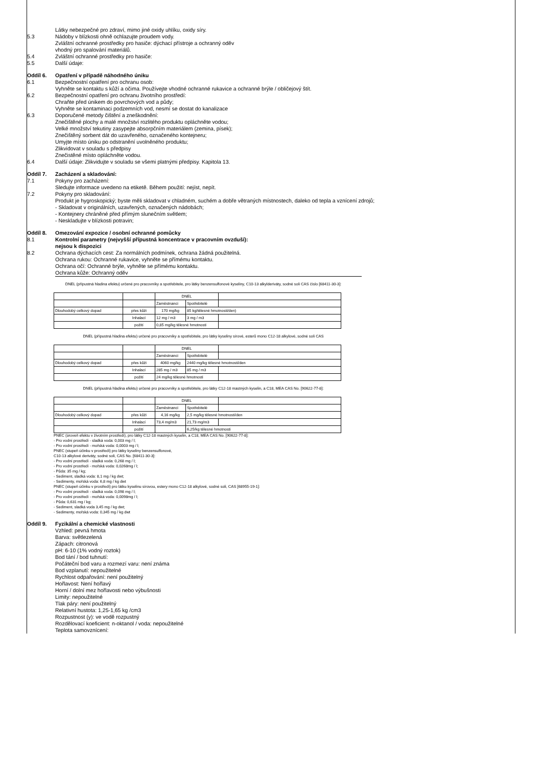Látky nebezpečné pro zdraví, mimo jiné oxidy uhlíku, oxidy síry.
5.3 Nádoby v blízkosti ohně ochlazujte proudem vody.
Zvláštní ochranné prostředky pro hasiče: dýchací přístroje a ochranný oděv
vhodný pro spalování materiálů.
5.4 Zvláštní ochranné prostředky pro hasiče:
5.5 Další údaje:
Oddíl 6. Opatření v případě náhodného úniku
6.1 Bezpečnostní opatření pro ochranu osob:
Vyhněte se kontaktu s kůží a očima. Používejte vhodné ochranné rukavice a ochranné brýle / obličejový štít.
6.2 Bezpečnostní opatření pro ochranu životního prostředí:
Chraňte před únikem do povrchových vod a půdy;
Vyhněte se kontaminaci podzemních vod, nesmí se dostat do kanalizace
6.3 Doporučené metody čištění a zneškodnění:
Znečištěné plochy a malé množství rozlitého produktu opláchněte vodou;
Velké množství tekutiny zasypejte absorpčním materiálem (zemina, písek);
Znečištěný sorbent dát do uzavřeného, označeného kontejneru;
Umyjte místo úniku po odstranění uvolněného produktu;
Zlikvidovat v souladu s předpisy
Znečistěné místo opláchněte vodou.
6.4 Další údaje: Zlikvidujte v souladu se všemi platnými předpisy. Kapitola 13.
Oddíl 7. Zacházení a skladování:
7.1 Pokyny pro zacházení:
Sledujte informace uvedeno na etiketě. Během použití: nejíst, nepít.
7.2 Pokyny pro skladování:
Produkt je hygroskopický; byste měli skladovat v chladném, suchém a dobře větraných místnostech, daleko od tepla a vznícení zdrojů;
- Skladovat v originálních, uzavřených, označených nádobách;
- Kontejnery chráněné před přímým slunečním světlem;
- Neskladujte v blízkosti potravin;
Oddíl 8. Omezování expozice / osobní ochranné pomůcky
8.1 Kontrolní parametry (nejvyšší přípustná koncentrace v pracovním ovzduší):
nejsou k dispozici
8.2 Ochrana dýchacích cest: Za normálních podmínek, ochrana žádná použitelná.
Ochrana rukou: Ochranné rukavice, vyhněte se přímému kontaktu.
Ochrana očí: Ochranné brýle, vyhněte se přímému kontaktu.
Ochrana kůže: Ochranný oděv
DNEL (přípustná hladina efektu) určené pro pracovníky a spotřebitele, pro látky benzensulfonové kyseliny, C10-13 alkylderiváty, sodné soli CAS číslo [68411-30-3]:
| | | DNEL | | |
| | | Zaměstnanci | Spotřebitelé | |
| Dlouhodobý celkový dopad | přes kůži | 170 mg/kg | 85 kg/tělesné hmotnosti/den) | |
| | Inhalací | 12 mg / m3 | 3 mg / m3 | |
| | požití | 0,85 mg/kg tělesné hmotnosti | | |
DNEL (přípustná hladina efektu) určené pro pracovníky a spotřebitele, pro látky kyseliny sírové, esterů mono C12-18 alkylové, sodné soli CAS
| | | DNEL | | |
| | | Zaměstnanci | Spotřebitelé | |
| Dlouhodobý celkový dopad | přes kůži | 4060 mg/kg | 2440 mg/kg tělesné hmotnosti/den | |
| | Inhalací | 285 mg / m3 | 85 mg / m3 | |
| | požití | 24 mg/kg tělesné hmotnosti | | |
DNEL (přípustná hladina efektu) určené pro pracovníky a spotřebitele, pro látky C12-18 mastných kyselin, a C18, MEA CAS No. [90622-77-8]:
| | | DNEL | | |
| | | Zaměstnanci | Spotřebitelé | |
| Dlouhodobý celkový dopad | přes kůži | 4,16 mg/kg | 2,5 mg/kg tělesné hmotnosti/den | |
| | Inhalací | 73,4 mg/m3 | 21,73 mg/m3 | |
| | požití | | 6,25/kg tělesné hmotnosti | |
PNEC (úroveň efektu v životním prostředí), pro látky C12-18 mastných kyselin, a C18, MEA CAS No. [90622-77-8]:
- Pro vodní prostředí - sladká voda: 0,003 mg / l;
- Pro vodní prostředí - mořská voda: 0,0003 mg / l;
PNEC (stupeň účinku v prostředí) pro látky kyseliny benzensulfonové,
C10-13 alkylové deriváty, sodné soli, CAS No. [68411-30-3]:
- Pro vodní prostředí - sladká voda: 0,268 mg / l;
- Pro vodní prostředí - mořská voda: 0,0268mg / l;
- Půda: 35 mg / kg;
- Sediment, sladká voda: 8,1 mg / kg dwt;
- Sedimenty, mořská voda: 6,8 mg / kg dwt
PNEC (stupeň účinku v prostředí) pro látku kyselinu sírovou, estery mono C12-18 alkylové, sodné soli, CAS [68955-19-1]:
- Pro vodní prostředí - sladká voda: 0,098 mg / l;
- Pro vodní prostředí - mořská voda: 0,0098mg / l;
- Půda: 0,631 mg / kg;
- Sediment, sladká voda 3,45 mg / kg dwt;
- Sedimenty, mořská voda: 0,345 mg / kg dwt
Oddíl 9. Fyzikální a chemické vlastnosti
Vzhled: pevná hmota
Barva: světlezelená
Zápach: citronová
pH: 6-10 (1% vodný roztok)
Bod tání / bod tuhnutí:
Počáteční bod varu a rozmezí varu: není známa
Bod vzplanutí: nepoužitelné
Rychlost odpařování: není použitelný
Hořlavost: Není hořlavý
Horní / dolní mez hořlavosti nebo výbušnosti
Limity: nepoužitelné
Tlak páry: není použitelný
Relativní hustota: 1,25-1,65 kg /cm3
Rozpustnost (y): ve vodě rozpustný
Rozdělovací koeficient: n-oktanol / voda: nepoužitelné
Teplota samovznícení: